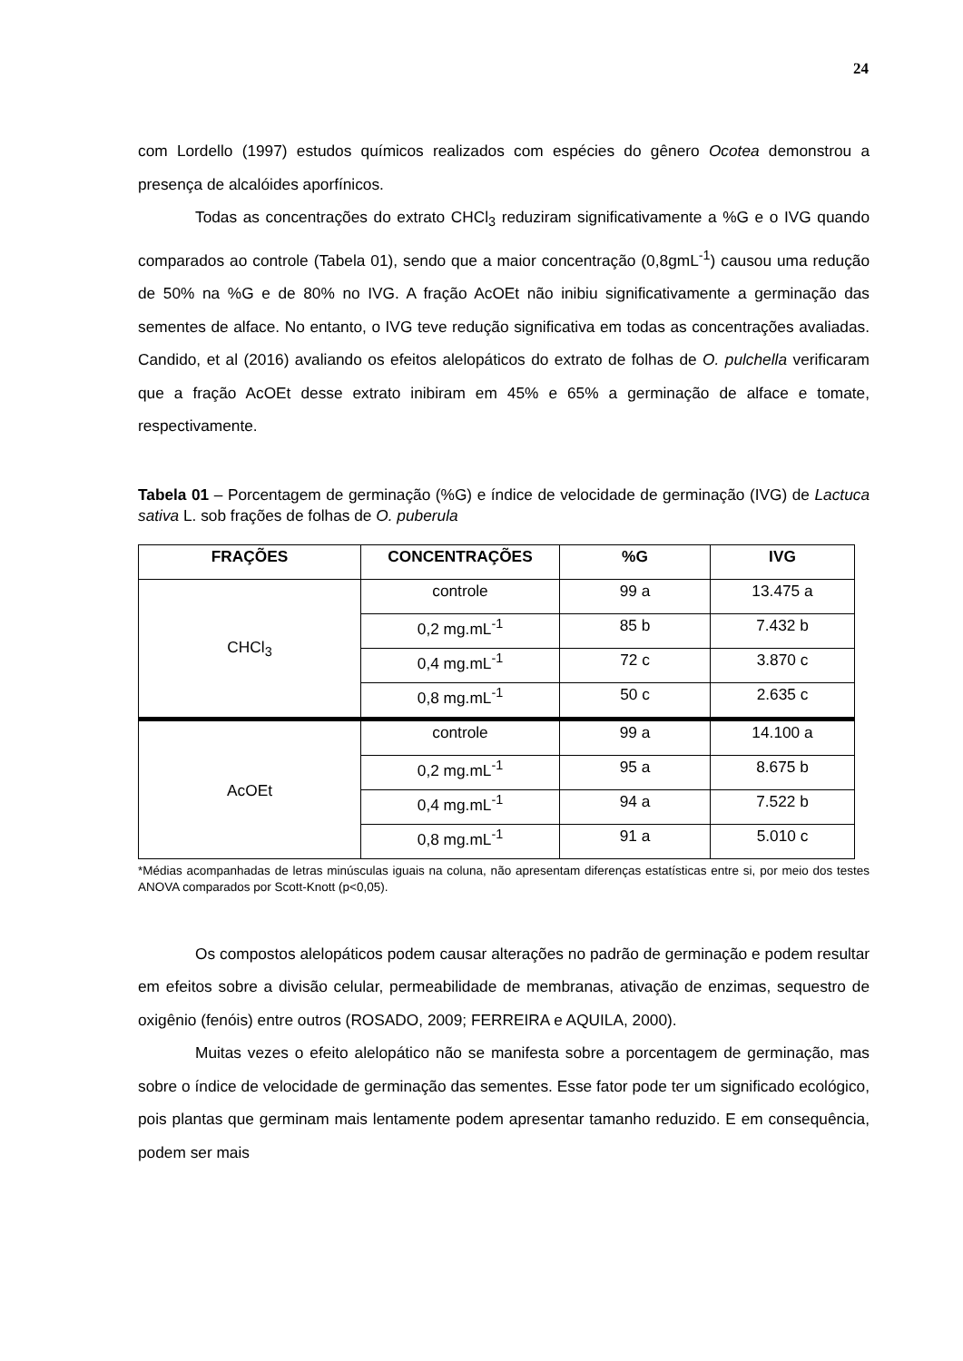24
com Lordello (1997) estudos químicos realizados com espécies do gênero Ocotea demonstrou a presença de alcalóides aporfínicos.
Todas as concentrações do extrato CHCl<sub>3</sub> reduziram significativamente a %G e o IVG quando comparados ao controle (Tabela 01), sendo que a maior concentração (0,8gmL<sup>-1</sup>) causou uma redução de 50% na %G e de 80% no IVG. A fração AcOEt não inibiu significativamente a germinação das sementes de alface. No entanto, o IVG teve redução significativa em todas as concentrações avaliadas. Candido, et al (2016) avaliando os efeitos alelopáticos do extrato de folhas de O. pulchella verificaram que a fração AcOEt desse extrato inibiram em 45% e 65% a germinação de alface e tomate, respectivamente.
Tabela 01 – Porcentagem de germinação (%G) e índice de velocidade de germinação (IVG) de Lactuca sativa L. sob frações de folhas de O. puberula
| FRAÇÕES | CONCENTRAÇÕES | %G | IVG |
| --- | --- | --- | --- |
| CHCl<sub>3</sub> | controle | 99 a | 13.475 a |
| | 0,2 mg.mL<sup>-1</sup> | 85 b | 7.432 b |
| | 0,4 mg.mL<sup>-1</sup> | 72 c | 3.870 c |
| | 0,8 mg.mL<sup>-1</sup> | 50 c | 2.635 c |
| AcOEt | controle | 99 a | 14.100 a |
| | 0,2 mg.mL<sup>-1</sup> | 95 a | 8.675 b |
| | 0,4 mg.mL<sup>-1</sup> | 94 a | 7.522 b |
| | 0,8 mg.mL<sup>-1</sup> | 91 a | 5.010 c |
*Médias acompanhadas de letras minúsculas iguais na coluna, não apresentam diferenças estatísticas entre si, por meio dos testes ANOVA comparados por Scott-Knott (p<0,05).
Os compostos alelopáticos podem causar alterações no padrão de germinação e podem resultar em efeitos sobre a divisão celular, permeabilidade de membranas, ativação de enzimas, sequestro de oxigênio (fenóis) entre outros (ROSADO, 2009; FERREIRA e AQUILA, 2000).
Muitas vezes o efeito alelopático não se manifesta sobre a porcentagem de germinação, mas sobre o índice de velocidade de germinação das sementes. Esse fator pode ter um significado ecológico, pois plantas que germinam mais lentamente podem apresentar tamanho reduzido. E em consequência, podem ser mais